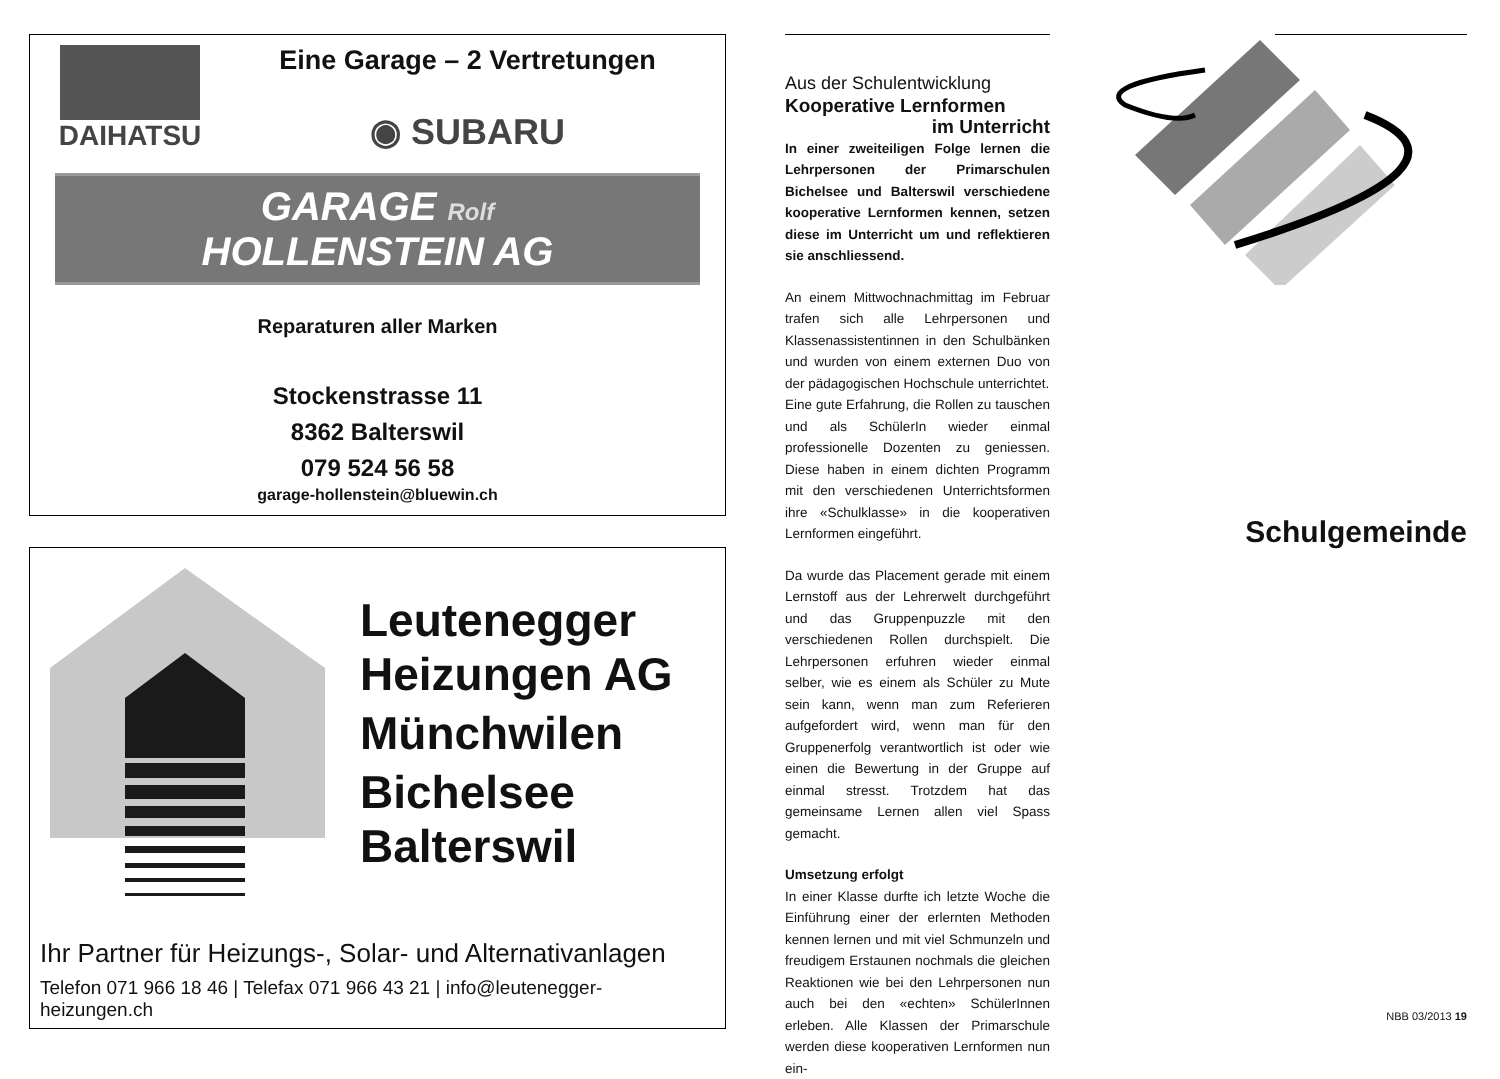DAIHATSU Eine Garage – 2 Vertretungen
◉ SUBARU
GARAGE Rolf
HOLLENSTEIN AG
Reparaturen aller Marken
Stockenstrasse 11
8362 Balterswil
079 524 56 58
garage-hollenstein@bluewin.ch
Leutenegger
Heizungen AG
Münchwilen
Bichelsee
Balterswil
Ihr Partner für Heizungs-, Solar- und Alternativanlagen
Telefon 071 966 18 46 | Telefax 071 966 43 21 | info@leutenegger-heizungen.ch
Aus der Schulentwicklung
Kooperative Lernformen
im Unterricht
In einer zweiteiligen Folge lernen die Lehrpersonen der Primarschulen Bichelsee und Balterswil verschiedene kooperative Lernformen kennen, setzen diese im Unterricht um und reflektieren sie anschliessend.
An einem Mittwochnachmittag im Februar trafen sich alle Lehrpersonen und Klassenassistentinnen in den Schulbänken und wurden von einem externen Duo von der pädagogischen Hochschule unterrichtet.
Eine gute Erfahrung, die Rollen zu tauschen und als SchülerIn wieder einmal professionelle Dozenten zu geniessen. Diese haben in einem dichten Programm mit den verschiedenen Unterrichtsformen ihre «Schulklasse» in die kooperativen Lernformen eingeführt.
Da wurde das Placement gerade mit einem Lernstoff aus der Lehrerwelt durchgeführt und das Gruppenpuzzle mit den verschiedenen Rollen durchspielt. Die Lehrpersonen erfuhren wieder einmal selber, wie es einem als Schüler zu Mute sein kann, wenn man zum Referieren aufgefordert wird, wenn man für den Gruppenerfolg verantwortlich ist oder wie einen die Bewertung in der Gruppe auf einmal stresst. Trotzdem hat das gemeinsame Lernen allen viel Spass gemacht.
Umsetzung erfolgt
In einer Klasse durfte ich letzte Woche die Einführung einer der erlernten Methoden kennen lernen und mit viel Schmunzeln und freudigem Erstaunen nochmals die gleichen Reaktionen wie bei den Lehrpersonen nun auch bei den «echten» SchülerInnen erleben. Alle Klassen der Primarschule werden diese kooperativen Lernformen nun ein-
Schulgemeinde
NBB 03/2013 19